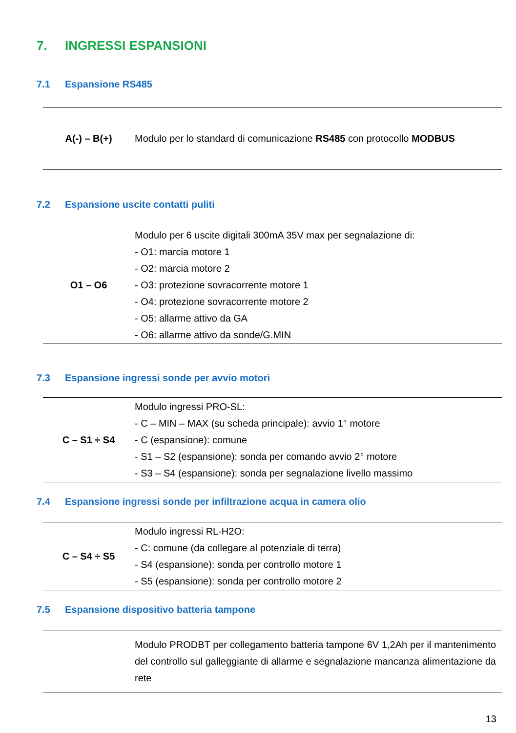7. INGRESSI ESPANSIONI
7.1 Espansione RS485
| A(-) – B(+) | Modulo per lo standard di comunicazione RS485 con protocollo MODBUS |
7.2 Espansione uscite contatti puliti
| O1 – O6 | Modulo per 6 uscite digitali 300mA 35V max per segnalazione di: - O1: marcia motore 1 - O2: marcia motore 2 - O3: protezione sovracorrente motore 1 - O4: protezione sovracorrente motore 2 - O5: allarme attivo da GA - O6: allarme attivo da sonde/G.MIN |
7.3 Espansione ingressi sonde per avvio motori
| C – S1 ÷ S4 | Modulo ingressi PRO-SL: - C – MIN – MAX (su scheda principale): avvio 1° motore - C (espansione): comune - S1 – S2 (espansione): sonda per comando avvio 2° motore - S3 – S4 (espansione): sonda per segnalazione livello massimo |
7.4 Espansione ingressi sonde per infiltrazione acqua in camera olio
| C – S4 ÷ S5 | Modulo ingressi RL-H2O: - C: comune (da collegare al potenziale di terra) - S4 (espansione): sonda per controllo motore 1 - S5 (espansione): sonda per controllo motore 2 |
7.5 Espansione dispositivo batteria tampone
| | Modulo PRODBT per collegamento batteria tampone 6V 1,2Ah per il mantenimento del controllo sul galleggiante di allarme e segnalazione mancanza alimentazione da rete |
13